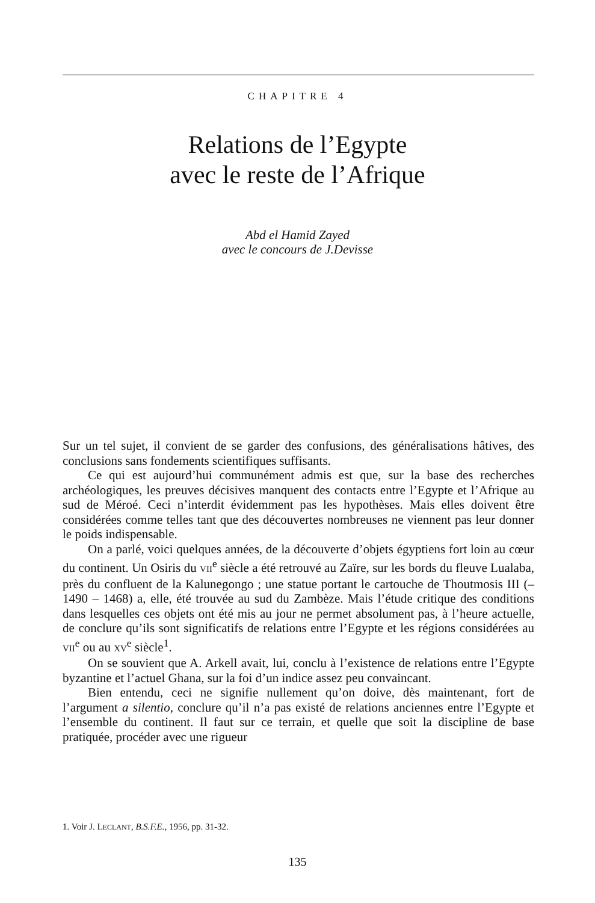CHAPITRE 4
Relations de l’Egypte
avec le reste de l’Afrique
Abd el Hamid Zayed
avec le concours de J.Devisse
Sur un tel sujet, il convient de se garder des confusions, des généralisations hâtives, des conclusions sans fondements scientifiques suffisants.
Ce qui est aujourd’hui communément admis est que, sur la base des recherches archéologiques, les preuves décisives manquent des contacts entre l’Egypte et l’Afrique au sud de Méroé. Ceci n’interdit évidemment pas les hypothèses. Mais elles doivent être considérées comme telles tant que des découvertes nombreuses ne viennent pas leur donner le poids indispensable.
On a parlé, voici quelques années, de la découverte d’objets égyptiens fort loin au cœur du continent. Un Osiris du VII<sup>e</sup> siècle a été retrouvé au Zaïre, sur les bords du fleuve Lualaba, près du confluent de la Kalunegongo ; une statue portant le cartouche de Thoutmosis III (– 1490 – 1468) a, elle, été trouvée au sud du Zambèze. Mais l’étude critique des conditions dans lesquelles ces objets ont été mis au jour ne permet absolument pas, à l’heure actuelle, de conclure qu’ils sont significatifs de relations entre l’Egypte et les régions considérées au VII<sup>e</sup> ou au XV<sup>e</sup> siècle<sup>1</sup>.
On se souvient que A. Arkell avait, lui, conclu à l’existence de relations entre l’Egypte byzantine et l’actuel Ghana, sur la foi d’un indice assez peu convaincant.
Bien entendu, ceci ne signifie nullement qu’on doive, dès maintenant, fort de l’argument a silentio, conclure qu’il n’a pas existé de relations anciennes entre l’Egypte et l’ensemble du continent. Il faut sur ce terrain, et quelle que soit la discipline de base pratiquée, procéder avec une rigueur
1. Voir J. LECLANT, B.S.F.E., 1956, pp. 31-32.
135